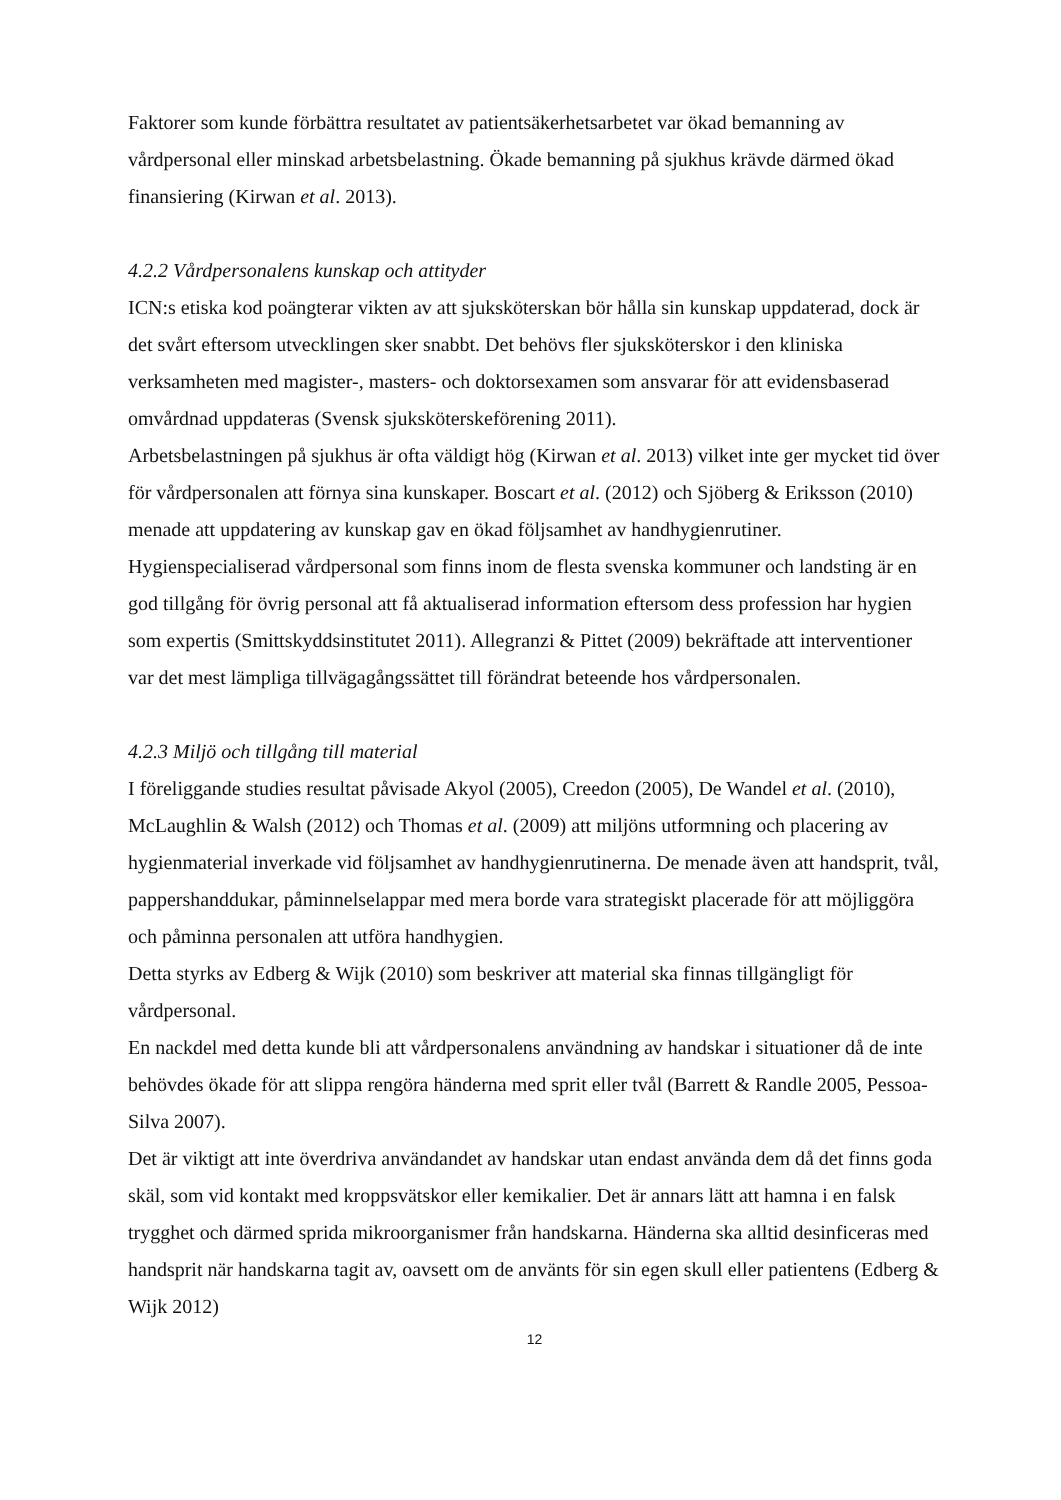Faktorer som kunde förbättra resultatet av patientsäkerhetsarbetet var ökad bemanning av vårdpersonal eller minskad arbetsbelastning. Ökade bemanning på sjukhus krävde därmed ökad finansiering (Kirwan et al. 2013).
4.2.2 Vårdpersonalens kunskap och attityder
ICN:s etiska kod poängterar vikten av att sjuksköterskan bör hålla sin kunskap uppdaterad, dock är det svårt eftersom utvecklingen sker snabbt. Det behövs fler sjuksköterskor i den kliniska verksamheten med magister-, masters- och doktorsexamen som ansvarar för att evidensbaserad omvårdnad uppdateras (Svensk sjuksköterskeförening 2011).
Arbetsbelastningen på sjukhus är ofta väldigt hög (Kirwan et al. 2013) vilket inte ger mycket tid över för vårdpersonalen att förnya sina kunskaper. Boscart et al. (2012) och Sjöberg & Eriksson (2010) menade att uppdatering av kunskap gav en ökad följsamhet av handhygienrutiner.
Hygienspecialiserad vårdpersonal som finns inom de flesta svenska kommuner och landsting är en god tillgång för övrig personal att få aktualiserad information eftersom dess profession har hygien som expertis (Smittskyddsinstitutet 2011). Allegranzi & Pittet (2009) bekräftade att interventioner var det mest lämpliga tillvägagångssättet till förändrat beteende hos vårdpersonalen.
4.2.3 Miljö och tillgång till material
I föreliggande studies resultat påvisade Akyol (2005), Creedon (2005), De Wandel et al. (2010), McLaughlin & Walsh (2012) och Thomas et al. (2009) att miljöns utformning och placering av hygienmaterial inverkade vid följsamhet av handhygienrutinerna. De menade även att handsprit, tvål, pappershanddukar, påminnelselappar med mera borde vara strategiskt placerade för att möjliggöra och påminna personalen att utföra handhygien.
Detta styrks av Edberg & Wijk (2010) som beskriver att material ska finnas tillgängligt för vårdpersonal.
En nackdel med detta kunde bli att vårdpersonalens användning av handskar i situationer då de inte behövdes ökade för att slippa rengöra händerna med sprit eller tvål (Barrett & Randle 2005, Pessoa-Silva 2007).
Det är viktigt att inte överdriva användandet av handskar utan endast använda dem då det finns goda skäl, som vid kontakt med kroppsvätskor eller kemikalier. Det är annars lätt att hamna i en falsk trygghet och därmed sprida mikroorganismer från handskarna. Händerna ska alltid desinficeras med handsprit när handskarna tagit av, oavsett om de använts för sin egen skull eller patientens (Edberg & Wijk 2012)
12